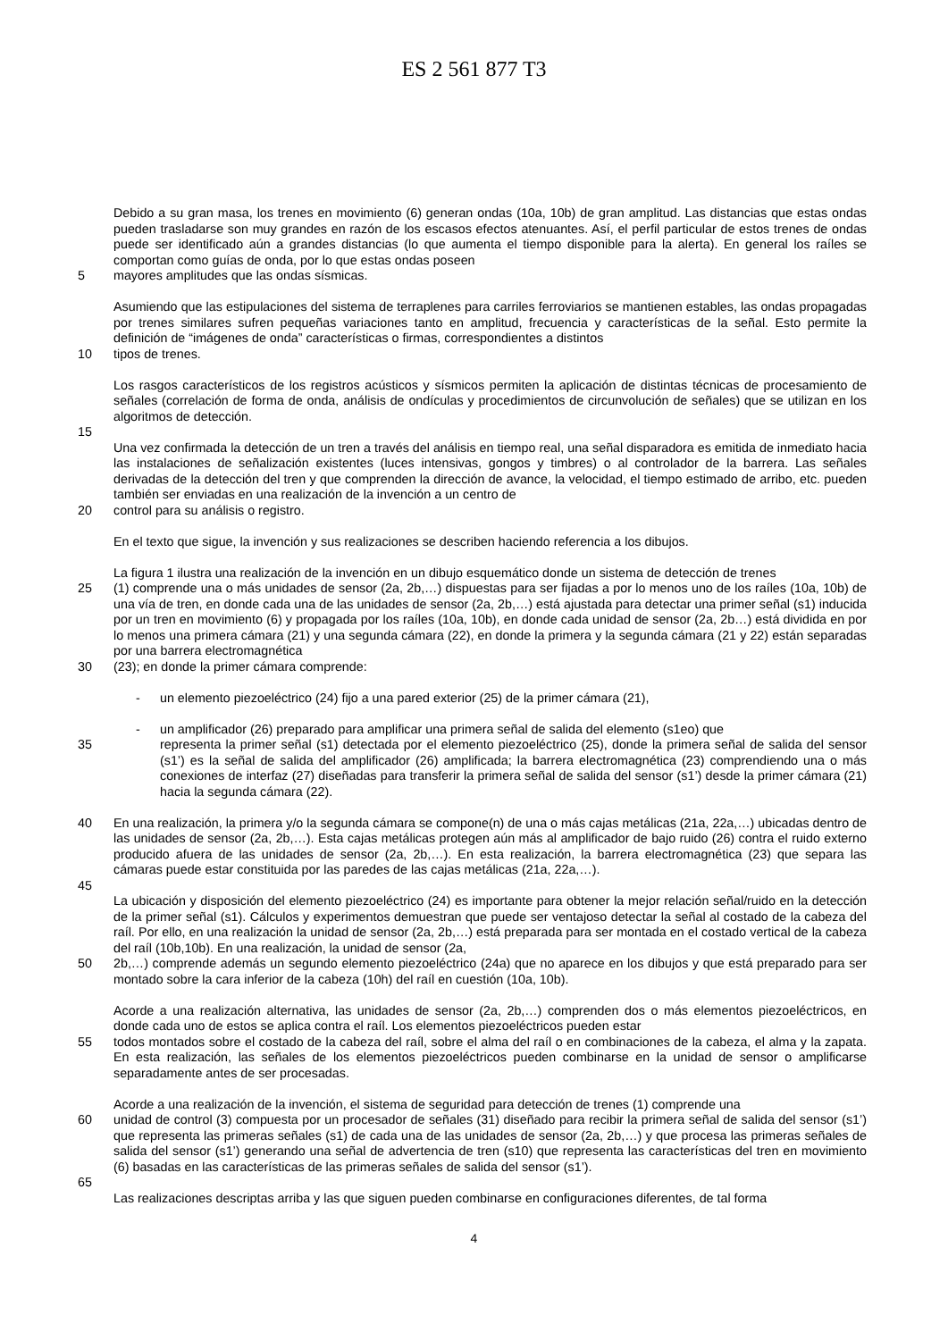ES 2 561 877 T3
Debido a su gran masa, los trenes en movimiento (6) generan ondas (10a, 10b) de gran amplitud. Las distancias que estas ondas pueden trasladarse son muy grandes en razón de los escasos efectos atenuantes. Así, el perfil particular de estos trenes de ondas puede ser identificado aún a grandes distancias (lo que aumenta el tiempo disponible para la alerta). En general los raíles se comportan como guías de onda, por lo que estas ondas poseen
mayores amplitudes que las ondas sísmicas.
5
Asumiendo que las estipulaciones del sistema de terraplenes para carriles ferroviarios se mantienen estables, las ondas propagadas por trenes similares sufren pequeñas variaciones tanto en amplitud, frecuencia y características de la señal. Esto permite la definición de “imágenes de onda” características o firmas, correspondientes a distintos
10 tipos de trenes.
Los rasgos característicos de los registros acústicos y sísmicos permiten la aplicación de distintas técnicas de procesamiento de señales (correlación de forma de onda, análisis de ondículas y procedimientos de circunvolución de señales) que se utilizan en los algoritmos de detección.
15
Una vez confirmada la detección de un tren a través del análisis en tiempo real, una señal disparadora es emitida de inmediato hacia las instalaciones de señalización existentes (luces intensivas, gongos y timbres) o al controlador de la barrera. Las señales derivadas de la detección del tren y que comprenden la dirección de avance, la velocidad, el tiempo estimado de arribo, etc. pueden también ser enviadas en una realización de la invención a un centro de
20 control para su análisis o registro.
En el texto que sigue, la invención y sus realizaciones se describen haciendo referencia a los dibujos.
La figura 1 ilustra una realización de la invención en un dibujo esquemático donde un sistema de detección de trenes
25 (1) comprende una o más unidades de sensor (2a, 2b,…) dispuestas para ser fijadas a por lo menos uno de los raíles (10a, 10b) de una vía de tren, en donde cada una de las unidades de sensor (2a, 2b,…) está ajustada para detectar una primer señal (s1) inducida por un tren en movimiento (6) y propagada por los raíles (10a, 10b), en donde cada unidad de sensor (2a, 2b…) está dividida en por lo menos una primera cámara (21) y una segunda cámara (22), en donde la primera y la segunda cámara (21 y 22) están separadas por una barrera electromagnética
30 (23); en donde la primer cámara comprende:
- un elemento piezoeléctrico (24) fijo a una pared exterior (25) de la primer cámara (21),
- un amplificador (26) preparado para amplificar una primera señal de salida del elemento (s1eo) que
35 representa la primer señal (s1) detectada por el elemento piezoeléctrico (25), donde la primera señal de salida del sensor (s1’) es la señal de salida del amplificador (26) amplificada; la barrera electromagnética (23) comprendiendo una o más conexiones de interfaz (27) diseñadas para transferir la primera señal de salida del sensor (s1’) desde la primer cámara (21) hacia la segunda cámara (22).
40 En una realización, la primera y/o la segunda cámara se compone(n) de una o más cajas metálicas (21a, 22a,…) ubicadas dentro de las unidades de sensor (2a, 2b,…). Esta cajas metálicas protegen aún más al amplificador de bajo ruido (26) contra el ruido externo producido afuera de las unidades de sensor (2a, 2b,…). En esta realización, la barrera electromagnética (23) que separa las cámaras puede estar constituida por las paredes de las cajas metálicas (21a, 22a,…).
45
La ubicación y disposición del elemento piezoeléctrico (24) es importante para obtener la mejor relación señal/ruido en la detección de la primer señal (s1). Cálculos y experimentos demuestran que puede ser ventajoso detectar la señal al costado de la cabeza del raíl. Por ello, en una realización la unidad de sensor (2a, 2b,…) está preparada para ser montada en el costado vertical de la cabeza del raíl (10b,10b). En una realización, la unidad de sensor (2a,
50 2b,…) comprende además un segundo elemento piezoeléctrico (24a) que no aparece en los dibujos y que está preparado para ser montado sobre la cara inferior de la cabeza (10h) del raíl en cuestión (10a, 10b).
Acorde a una realización alternativa, las unidades de sensor (2a, 2b,…) comprenden dos o más elementos piezoeléctricos, en donde cada uno de estos se aplica contra el raíl. Los elementos piezoeléctricos pueden estar
55 todos montados sobre el costado de la cabeza del raíl, sobre el alma del raíl o en combinaciones de la cabeza, el alma y la zapata. En esta realización, las señales de los elementos piezoeléctricos pueden combinarse en la unidad de sensor o amplificarse separadamente antes de ser procesadas.
Acorde a una realización de la invención, el sistema de seguridad para detección de trenes (1) comprende una
60 unidad de control (3) compuesta por un procesador de señales (31) diseñado para recibir la primera señal de salida del sensor (s1’) que representa las primeras señales (s1) de cada una de las unidades de sensor (2a, 2b,…) y que procesa las primeras señales de salida del sensor (s1’) generando una señal de advertencia de tren (s10) que representa las características del tren en movimiento (6) basadas en las características de las primeras señales de salida del sensor (s1’).
65
Las realizaciones descriptas arriba y las que siguen pueden combinarse en configuraciones diferentes, de tal forma
4